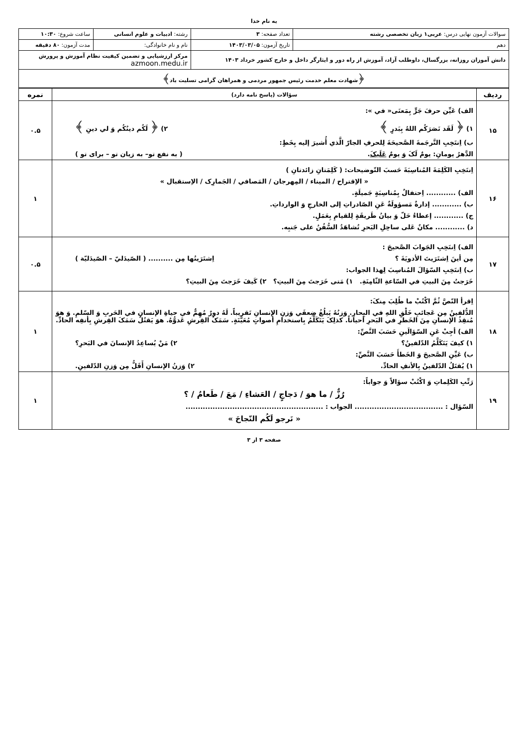به نام خدا
| سوالات آزمون نهایی درس: عربی۱ زبان تخصصی رشته | تعداد صفحه: ۳ | رشته: ادبیات و علوم انسانی | ساعت شروع: ۱۰:۳۰ |
| دهم | تاریخ آزمون: ۱۴۰۳/۰۳/۰۵ | نام و نام خانوادگی: | مدت آزمون: ۸۰ دقیقه |
| دانش آموزان روزانه، بزرگسال، داوطلب آزاد، آموزش از راه دور و ایثارگر داخل و خارج کشور خرداد ۱۴۰۳ | | مرکز ارزشیابی و تضمین کیفیت نظام آموزش و پرورش azmoon.medu.ir | |
| ﴿شهادت معلم خدمت رئیس جمهور مردمی و همراهان گرامی تسلیت باد﴾ | | | |
| ردیف | سؤالات (پاسخ نامه دارد) | نمره |
| --- | --- | --- |
| ۱۵ | الف) عَيِّن حرفَ جَرٍّ بِمَعنَى« في »: ۱) ﴿ لَقَد نَصَرَكُم اللهُ بِبَدرٍ ﴾ ۲) ﴿ لَكُم دينُكُم وَ لي دينِ ﴾ ب) اِنتَخِبِ التَّرجَمةَ الصَّحيحَةَ لِلحرفِ الجارّ الَّذي أُشيرَ إليه بِخَطٍ: الدَّهرُ يومانِ: يومٌ لَکَ وَ يومٌ عَلَيکَ . ( به نفع تو– به زیان تو – برای تو ) | ۰.۵ |
| ۱۶ | اِنتَخِبِ الكَلِمَةَ المُناسِبَةَ حَسبَ التّوضيحات: ( كَلِمَتانِ زائدتانِ ) « الاِقتراح / الميناء / المِهرجان / المَصافي / الجَمارِک / الاِستقبال » الف) ............ اِحتفالٌ بِمُناسِبَةٍ جَميلَةٍ. ب) ............ إدارةٌ مَسؤولَةٌ عَنِ الصّادراتِ إلى الخارجِ وَ الوارداتِ. ج) ............ إعطاءُ حَلّ وَ بيانُ طَريقَةٍ لِلقيامِ بِعَمَلٍ. د) ............ مكانٌ عَلى ساحِلِ البَحرِ تُشاهَدُ السُّفُنُ على جَنبِه. | ۱ |
| ۱۷ | الف) اِنتَخِبِ الجَوابَ الصَّحيحَ : مِن أينَ اِشتَرَيتَ الأدويَةَ ؟ اِشتَرَيتُها مِن .......... ( الصّيدَليّ – الصّيدَليّة ) ب) اِنتَخِبِ السّؤالَ المُناسِبَ لِهذا الجواب: خَرَجتُ مِنَ البيتِ في السّاعةِ الثّامِنَةِ. ۱) مَتی خَرَجتَ مِنَ البيتِ؟ ۲) كَيفَ خَرَجتَ مِنَ البيتِ؟ | ۰.۵ |
| ۱۸ | اِقرأ النّصَّ ثُمَّ اكْتُبْ ما طُلِبَ مِنکَ: الدُّلفينُ مِن عَجائبِ خَلْقِ اللهِ في البِحارِ. وَزنُهُ يَبلُغُ ضِعفَي وَزنِ الإنسانِ تَقريباً. لَهُ دورٌ مُهِمٌّ في حياةِ الإنسانِ في الحَربِ وَ السّلمِ. وَ هوَ مُنقِذُ الإنسانِ مِنَ الخَطرِ في البَحرِ أحياناً. كذلِکَ يَتَكَلَّمُ بِاستخدامِ أصواتٍ مُعَيَّنَةٍ. سَمَکُ القِرشِ عَدوُّهُ. هوَ يَقتُلُ سَمَکَ القِرشِ بِأنفِه الحادِّ. الف) أجِبْ عَنِ السّؤالَينِ حَسَبَ النَّصِّ: ۱) كيفَ يَتَكَلَّمُ الدّلفينُ؟ ۲) مَنْ يُساعِدُ الإنسانَ في البَحرِ؟ ب) عَيِّنِ الصَّحيحَ وَ الخَطأَ حَسَبَ النَّصِّ: ۱) يُقتَلُ الدّلفينُ بِالأنفِ الحادِّ. ۲) وَزنُ الإنسانِ أَقَلُّ مِن وَزنِ الدّلفينِ. | ۱ |
| ۱۹ | رَتِّبِ الكَلِماتِ وَ اكْتُبْ سؤالاً وَ جواباً: رُزٌّ / ما هوَ / دَجاجٍ / العَشاءِ / مَعَ / طَعامُ / ؟ السّؤال : .................................... الجواب : ........................................................ « نَرجو لَكُم النّجاحَ » | ۱ |
صفحه ۳ از ۳